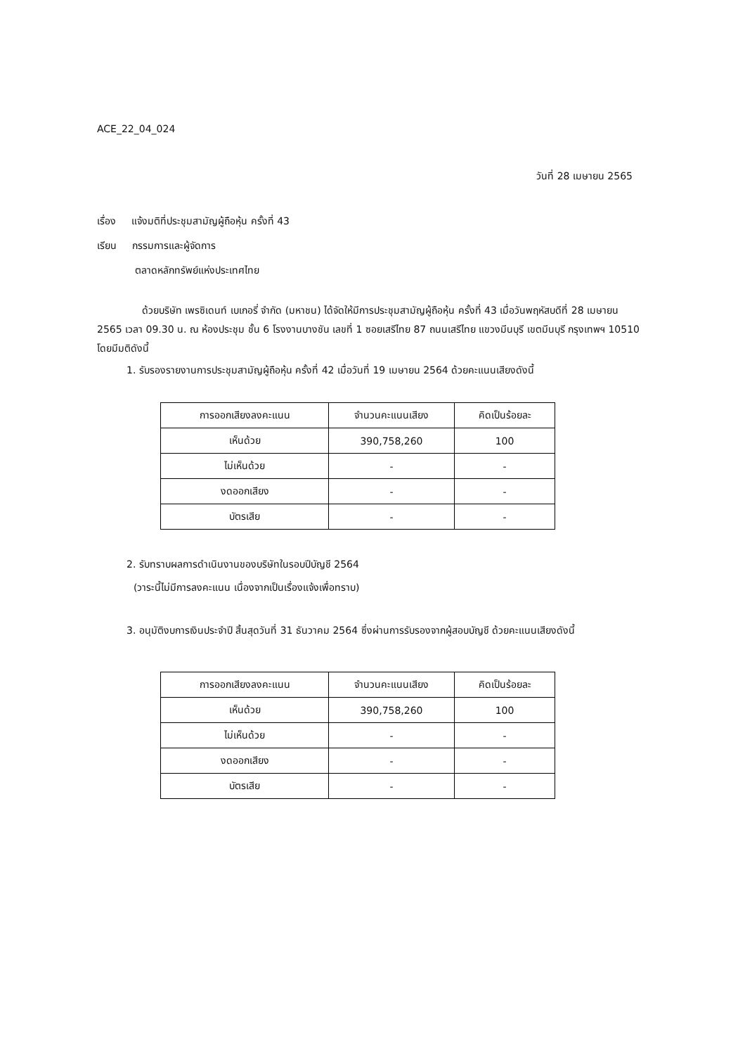ACE_22_04_024
วันที่ 28 เมษายน 2565
เรื่อง แจ้งมติที่ประชุมสามัญผู้ถือหุ้น ครั้งที่ 43
เรียน กรรมการและผู้จัดการ
ตลาดหลักทรัพย์แห่งประเทศไทย
ด้วยบริษัท เพรซิเดนท์ เบเกอรี่ จำกัด (มหาชน) ได้จัดให้มีการประชุมสามัญผู้ถือหุ้น ครั้งที่ 43 เมื่อวันพฤหัสบดีที่ 28 เมษายน 2565 เวลา 09.30 น. ณ ห้องประชุม ชั้น 6 โรงงานบางชัน เลขที่ 1 ซอยเสรีไทย 87 ถนนเสรีไทย แขวงมีนบุรี เขตมีนบุรี กรุงเทพฯ 10510 โดยมีมติดังนี้
1. รับรองรายงานการประชุมสามัญผู้ถือหุ้น ครั้งที่ 42 เมื่อวันที่ 19 เมษายน 2564 ด้วยคะแนนเสียงดังนี้
| การออกเสียงลงคะแนน | จำนวนคะแนนเสียง | คิดเป็นร้อยละ |
| --- | --- | --- |
| เห็นด้วย | 390,758,260 | 100 |
| ไม่เห็นด้วย | - | - |
| งดออกเสียง | - | - |
| บัตรเสีย | - | - |
2. รับทราบผลการดำเนินงานของบริษัทในรอบปีบัญชี 2564
(วาระนี้ไม่มีการลงคะแนน เนื่องจากเป็นเรื่องแจ้งเพื่อทราบ)
3. อนุมัติงบการเงินประจำปี สิ้นสุดวันที่ 31 ธันวาคม 2564 ซึ่งผ่านการรับรองจากผู้สอบบัญชี ด้วยคะแนนเสียงดังนี้
| การออกเสียงลงคะแนน | จำนวนคะแนนเสียง | คิดเป็นร้อยละ |
| --- | --- | --- |
| เห็นด้วย | 390,758,260 | 100 |
| ไม่เห็นด้วย | - | - |
| งดออกเสียง | - | - |
| บัตรเสีย | - | - |